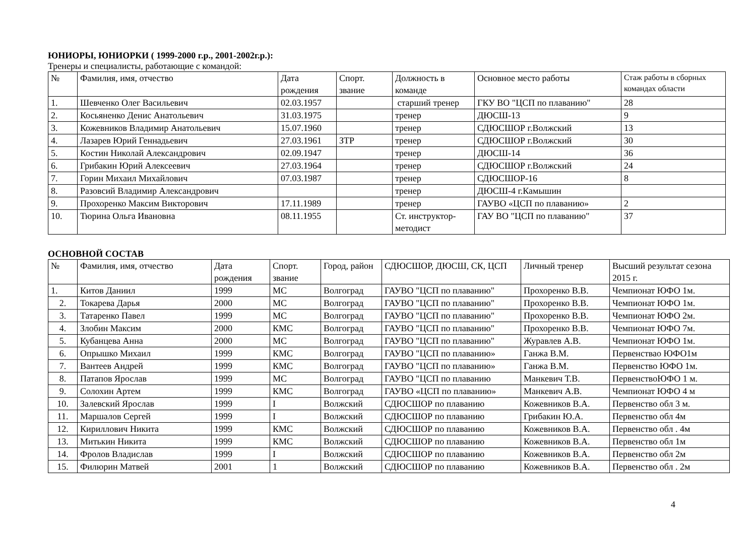ЮНИОРЫ, ЮНИОРКИ ( 1999-2000 г.р., 2001-2002г.р.):
Тренеры и специалисты, работающие с командой:
| № | Фамилия, имя, отчество | Дата рождения | Спорт. звание | Должность в команде | Основное место работы | Стаж работы в сборных командах области |
| 1. | Шевченко Олег Васильевич | 02.03.1957 | | старший тренер | ГКУ ВО "ЦСП по плаванию" | 28 |
| 2. | Косьяненко Денис Анатольевич | 31.03.1975 | | тренер | ДЮСШ-13 | 9 |
| 3. | Кожевников Владимир Анатольевич | 15.07.1960 | | тренер | СДЮСШОР г.Волжский | 13 |
| 4. | Лазарев Юрий Геннадьевич | 27.03.1961 | ЗТР | тренер | СДЮСШОР г.Волжский | 30 |
| 5. | Костин Николай Александрович | 02.09.1947 | | тренер | ДЮСШ-14 | 36 |
| 6. | Грибакин Юрий Алексеевич | 27.03.1964 | | тренер | СДЮСШОР г.Волжский | 24 |
| 7. | Горин Михаил Михайлович | 07.03.1987 | | тренер | СДЮСШОР-16 | 8 |
| 8. | Разовсий Владимир Александрович | | | тренер | ДЮСШ-4 г.Камышин | |
| 9. | Прохоренко Максим Викторович | 17.11.1989 | | тренер | ГАУВО «ЦСП по плаванию» | 2 |
| 10. | Тюрина Ольга Ивановна | 08.11.1955 | | Ст. инструктор-методист | ГАУ ВО "ЦСП по плаванию" | 37 |
ОСНОВНОЙ СОСТАВ
| № | Фамилия, имя, отчество | Дата рождения | Спорт. звание | Город, район | СДЮСШОР, ДЮСШ, СК, ЦСП | Личный тренер | Высший результат сезона 2015 г. |
| 1. | Китов Даниил | 1999 | МС | Волгоград | ГАУВО "ЦСП по плаванию" | Прохоренко В.В. | Чемпионат ЮФО 1м. |
| 2. | Токарева Дарья | 2000 | МС | Волгоград | ГАУВО "ЦСП по плаванию" | Прохоренко В.В. | Чемпионат ЮФО 1м. |
| 3. | Татаренко Павел | 1999 | МС | Волгоград | ГАУВО "ЦСП по плаванию" | Прохоренко В.В. | Чемпионат ЮФО 2м. |
| 4. | Злобин Максим | 2000 | КМС | Волгоград | ГАУВО "ЦСП по плаванию" | Прохоренко В.В. | Чемпионат ЮФО 7м. |
| 5. | Кубанцева Анна | 2000 | МС | Волгоград | ГАУВО "ЦСП по плаванию" | Журавлев А.В. | Чемпионат ЮФО 1м. |
| 6. | Опрышко Михаил | 1999 | КМС | Волгоград | ГАУВО "ЦСП по плаванию» | Ганжа В.М. | Первенстваo ЮФО1м |
| 7. | Вантеев Андрей | 1999 | КМС | Волгоград | ГАУВО "ЦСП по плаванию» | Ганжа В.М. | Первенство ЮФО 1м. |
| 8. | Патапов Ярослав | 1999 | МС | Волгоград | ГАУВО "ЦСП по плаванию | Манкевич Т.В. | ПервенствоЮФО 1 м. |
| 9. | Солохин Артем | 1999 | КМС | Волгоград | ГАУВО «ЦСП по плаванию» | Манкевич А.В. | Чемпионат ЮФО 4 м |
| 10. | Залевский Ярослав | 1999 | I | Волжский | СДЮСШОР по плаванию | Кожевников В.А. | Первенство обл 3 м. |
| 11. | Маршалов Сергей | 1999 | I | Волжский | СДЮСШОР по плаванию | Грибакин Ю.А. | Первенство обл 4м |
| 12. | Кириллович Никита | 1999 | КМС | Волжский | СДЮСШОР по плаванию | Кожевников В.А. | Первенство обл . 4м |
| 13. | Митькин Никита | 1999 | КМС | Волжский | СДЮСШОР по плаванию | Кожевников В.А. | Первенство обл 1м |
| 14. | Фролов Владислав | 1999 | I | Волжский | СДЮСШОР по плаванию | Кожевников В.А. | Первенство обл 2м |
| 15. | Филюрин Матвей | 2001 | 1 | Волжский | СДЮСШОР по плаванию | Кожевников В.А. | Первенство обл . 2м |
4